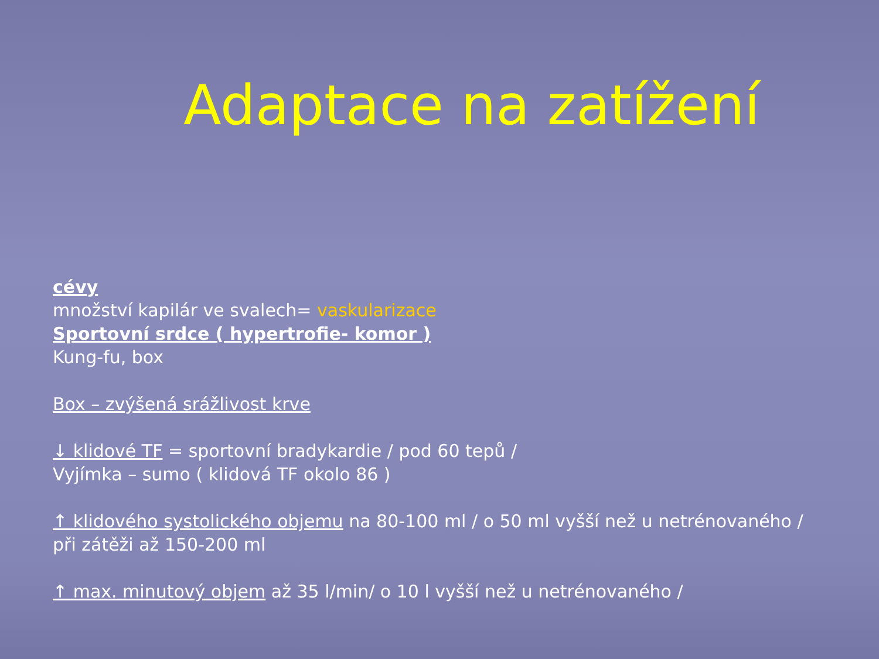Adaptace na zatížení
cévy
množství kapilár ve svalech= vaskularizace
Sportovní srdce ( hypertrofie- komor )
Kung-fu, box
Box – zvýšená srážlivost krve
↓ klidové TF = sportovní bradykardie / pod 60 tepů /
Vyjímka – sumo ( klidová TF okolo 86 )
↑ klidového systolického objemu na 80-100 ml / o 50 ml vyšší než u netrénovaného /
při zátěži až 150-200 ml
↑ max. minutový objem až 35 l/min/ o 10 l vyšší než u netrénovaného /